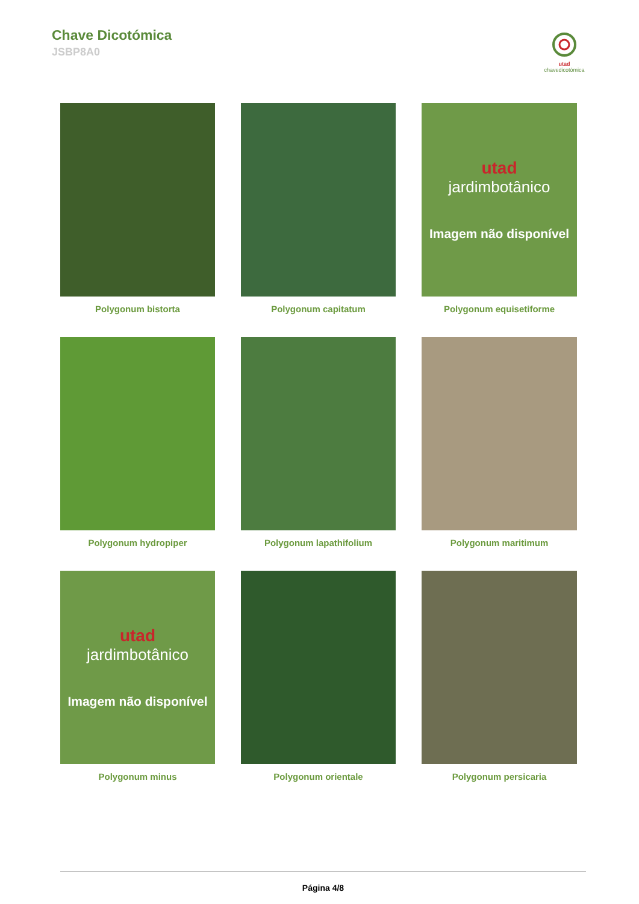Chave Dicotómica
JSBP8A0
utad chavedicotómica
Polygonum bistorta
Polygonum capitatum
utad
jardimbotânico
Imagem não disponível
Polygonum equisetiforme
Polygonum hydropiper
Polygonum lapathifolium
Polygonum maritimum
utad
jardimbotânico
Imagem não disponível
Polygonum minus
Polygonum orientale
Polygonum persicaria
Página 4/8